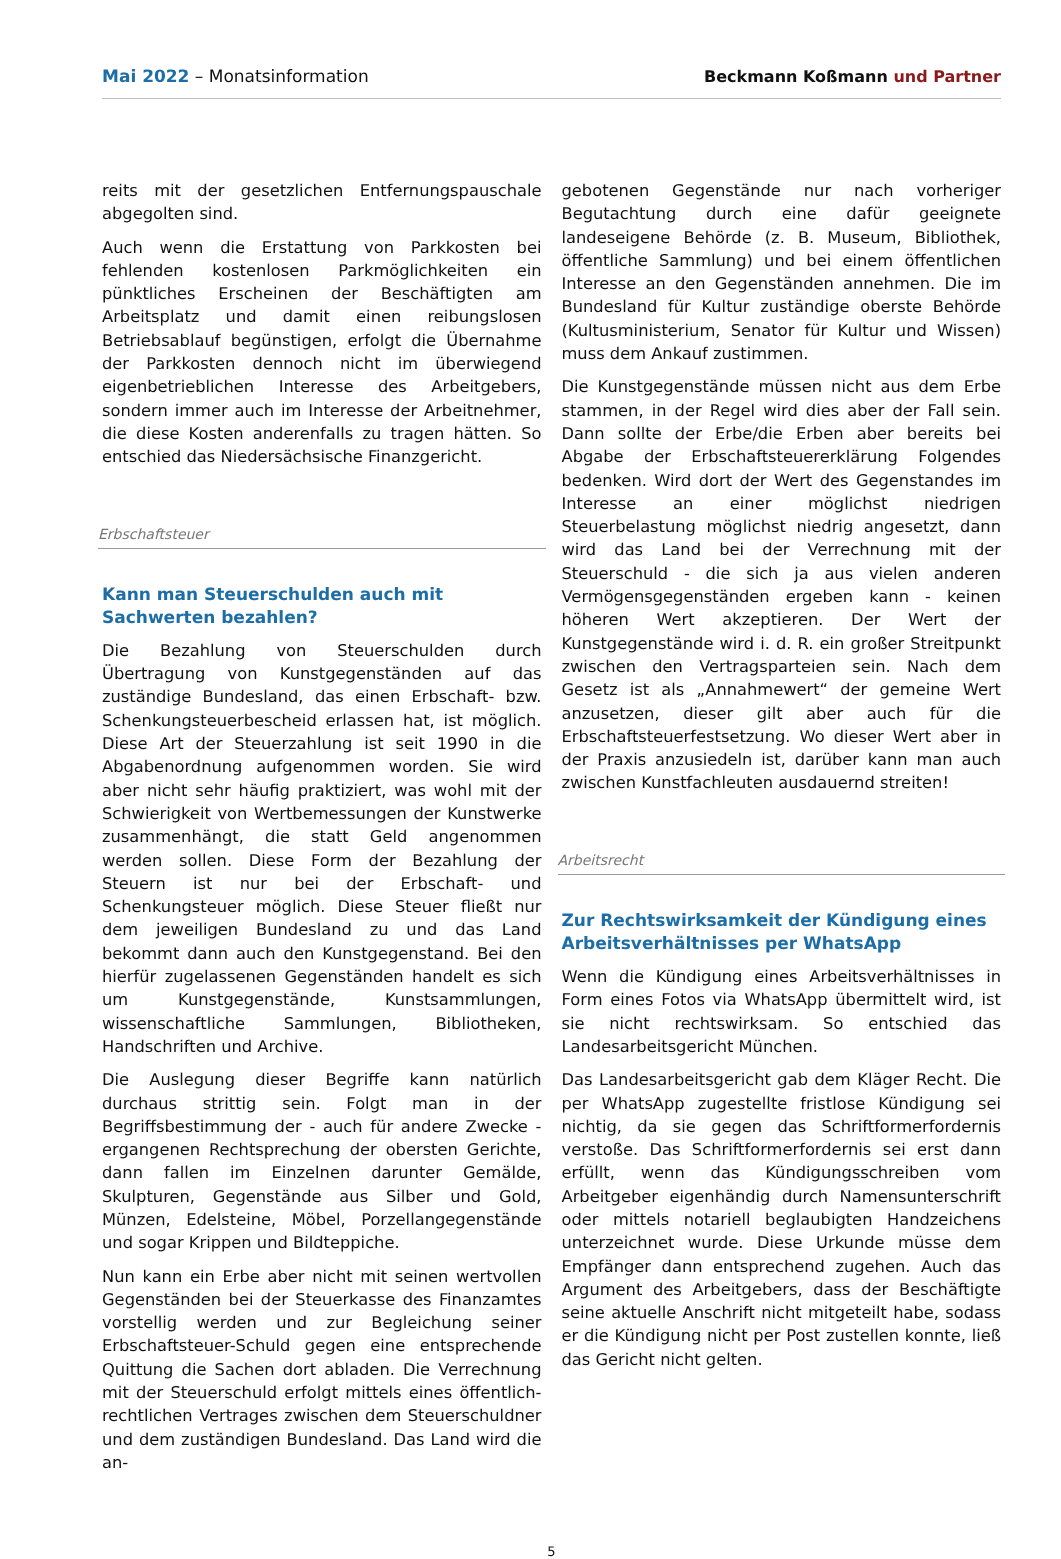Mai 2022 – Monatsinformation
Beckmann Koßmann und Partner
reits mit der gesetzlichen Entfernungspauschale abgegolten sind.
Auch wenn die Erstattung von Parkkosten bei fehlenden kostenlosen Parkmöglichkeiten ein pünktliches Erscheinen der Beschäftigten am Arbeitsplatz und damit einen reibungslosen Betriebsablauf begünstigen, erfolgt die Übernahme der Parkkosten dennoch nicht im überwiegend eigenbetrieblichen Interesse des Arbeitgebers, sondern immer auch im Interesse der Arbeitnehmer, die diese Kosten anderenfalls zu tragen hätten. So entschied das Niedersächsische Finanzgericht.
Erbschaftsteuer
Kann man Steuerschulden auch mit Sachwerten bezahlen?
Die Bezahlung von Steuerschulden durch Übertragung von Kunstgegenständen auf das zuständige Bundesland, das einen Erbschaft- bzw. Schenkungsteuerbescheid erlassen hat, ist möglich. Diese Art der Steuerzahlung ist seit 1990 in die Abgabenordnung aufgenommen worden. Sie wird aber nicht sehr häufig praktiziert, was wohl mit der Schwierigkeit von Wertbemessungen der Kunstwerke zusammenhängt, die statt Geld angenommen werden sollen. Diese Form der Bezahlung der Steuern ist nur bei der Erbschaft- und Schenkungsteuer möglich. Diese Steuer fließt nur dem jeweiligen Bundesland zu und das Land bekommt dann auch den Kunstgegenstand. Bei den hierfür zugelassenen Gegenständen handelt es sich um Kunstgegenstände, Kunstsammlungen, wissenschaftliche Sammlungen, Bibliotheken, Handschriften und Archive.
Die Auslegung dieser Begriffe kann natürlich durchaus strittig sein. Folgt man in der Begriffsbestimmung der - auch für andere Zwecke - ergangenen Rechtsprechung der obersten Gerichte, dann fallen im Einzelnen darunter Gemälde, Skulpturen, Gegenstände aus Silber und Gold, Münzen, Edelsteine, Möbel, Porzellangegenstände und sogar Krippen und Bildteppiche.
Nun kann ein Erbe aber nicht mit seinen wertvollen Gegenständen bei der Steuerkasse des Finanzamtes vorstellig werden und zur Begleichung seiner Erbschaftsteuer-Schuld gegen eine entsprechende Quittung die Sachen dort abladen. Die Verrechnung mit der Steuerschuld erfolgt mittels eines öffentlich-rechtlichen Vertrages zwischen dem Steuerschuldner und dem zuständigen Bundesland. Das Land wird die an-
gebotenen Gegenstände nur nach vorheriger Begutachtung durch eine dafür geeignete landeseigene Behörde (z. B. Museum, Bibliothek, öffentliche Sammlung) und bei einem öffentlichen Interesse an den Gegenständen annehmen. Die im Bundesland für Kultur zuständige oberste Behörde (Kultusministerium, Senator für Kultur und Wissen) muss dem Ankauf zustimmen.
Die Kunstgegenstände müssen nicht aus dem Erbe stammen, in der Regel wird dies aber der Fall sein. Dann sollte der Erbe/die Erben aber bereits bei Abgabe der Erbschaftsteuererklärung Folgendes bedenken. Wird dort der Wert des Gegenstandes im Interesse an einer möglichst niedrigen Steuerbelastung möglichst niedrig angesetzt, dann wird das Land bei der Verrechnung mit der Steuerschuld - die sich ja aus vielen anderen Vermögensgegenständen ergeben kann - keinen höheren Wert akzeptieren. Der Wert der Kunstgegenstände wird i. d. R. ein großer Streitpunkt zwischen den Vertragsparteien sein. Nach dem Gesetz ist als „Annahmewert“ der gemeine Wert anzusetzen, dieser gilt aber auch für die Erbschaftsteuerfestsetzung. Wo dieser Wert aber in der Praxis anzusiedeln ist, darüber kann man auch zwischen Kunstfachleuten ausdauernd streiten!
Arbeitsrecht
Zur Rechtswirksamkeit der Kündigung eines Arbeitsverhältnisses per WhatsApp
Wenn die Kündigung eines Arbeitsverhältnisses in Form eines Fotos via WhatsApp übermittelt wird, ist sie nicht rechtswirksam. So entschied das Landesarbeitsgericht München.
Das Landesarbeitsgericht gab dem Kläger Recht. Die per WhatsApp zugestellte fristlose Kündigung sei nichtig, da sie gegen das Schriftformerfordernis verstoße. Das Schriftformerfordernis sei erst dann erfüllt, wenn das Kündigungsschreiben vom Arbeitgeber eigenhändig durch Namensunterschrift oder mittels notariell beglaubigten Handzeichens unterzeichnet wurde. Diese Urkunde müsse dem Empfänger dann entsprechend zugehen. Auch das Argument des Arbeitgebers, dass der Beschäftigte seine aktuelle Anschrift nicht mitgeteilt habe, sodass er die Kündigung nicht per Post zustellen konnte, ließ das Gericht nicht gelten.
5